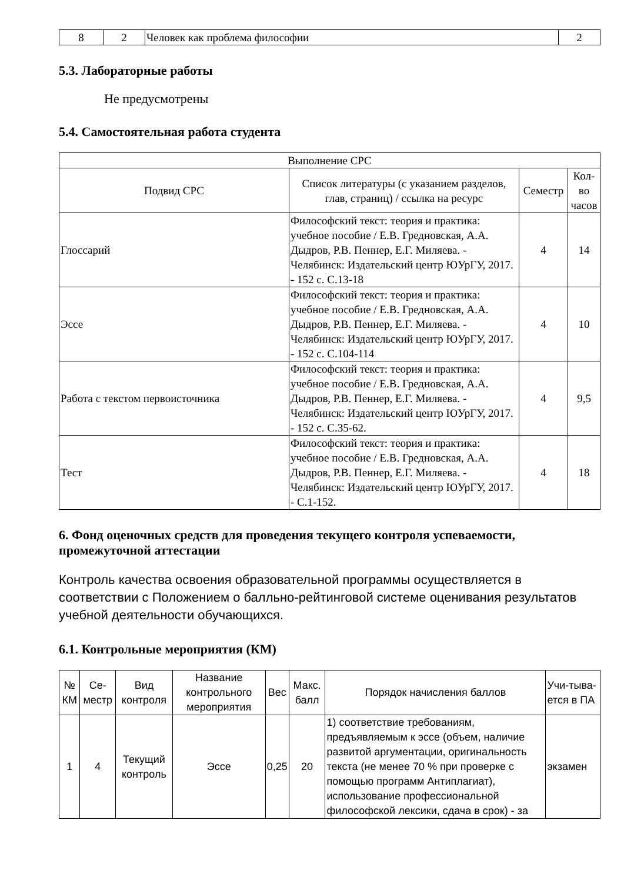| 8 | 2 | Человек как проблема философии | 2 |
5.3. Лабораторные работы
Не предусмотрены
5.4. Самостоятельная работа студента
| Выполнение СРС | | | |
| --- | --- | --- | --- |
| Подвид СРС | Список литературы (с указанием разделов, глав, страниц) / ссылка на ресурс | Семестр | Кол-во часов |
| Глоссарий | Философский текст: теория и практика: учебное пособие / Е.В. Гредновская, А.А. Дыдров, Р.В. Пеннер, Е.Г. Миляева. - Челябинск: Издательский центр ЮУрГУ, 2017. - 152 с. С.13-18 | 4 | 14 |
| Эссе | Философский текст: теория и практика: учебное пособие / Е.В. Гредновская, А.А. Дыдров, Р.В. Пеннер, Е.Г. Миляева. - Челябинск: Издательский центр ЮУрГУ, 2017. - 152 с. С.104-114 | 4 | 10 |
| Работа с текстом первоисточника | Философский текст: теория и практика: учебное пособие / Е.В. Гредновская, А.А. Дыдров, Р.В. Пеннер, Е.Г. Миляева. - Челябинск: Издательский центр ЮУрГУ, 2017. - 152 с. С.35-62. | 4 | 9,5 |
| Тест | Философский текст: теория и практика: учебное пособие / Е.В. Гредновская, А.А. Дыдров, Р.В. Пеннер, Е.Г. Миляева. - Челябинск: Издательский центр ЮУрГУ, 2017. - С.1-152. | 4 | 18 |
6. Фонд оценочных средств для проведения текущего контроля успеваемости, промежуточной аттестации
Контроль качества освоения образовательной программы осуществляется в соответствии с Положением о балльно-рейтинговой системе оценивания результатов учебной деятельности обучающихся.
6.1. Контрольные мероприятия (КМ)
| № КМ | Се-местр | Вид контроля | Название контрольного мероприятия | Вес | Макс. балл | Порядок начисления баллов | Учи-тыва-ется в ПА |
| --- | --- | --- | --- | --- | --- | --- | --- |
| 1 | 4 | Текущий контроль | Эссе | 0,25 | 20 | 1) соответствие требованиям, предъявляемым к эссе (объем, наличие развитой аргументации, оригинальность текста (не менее 70 % при проверке с помощью программ Антиплагиат), использование профессиональной философской лексики, сдача в срок) - за | экзамен |